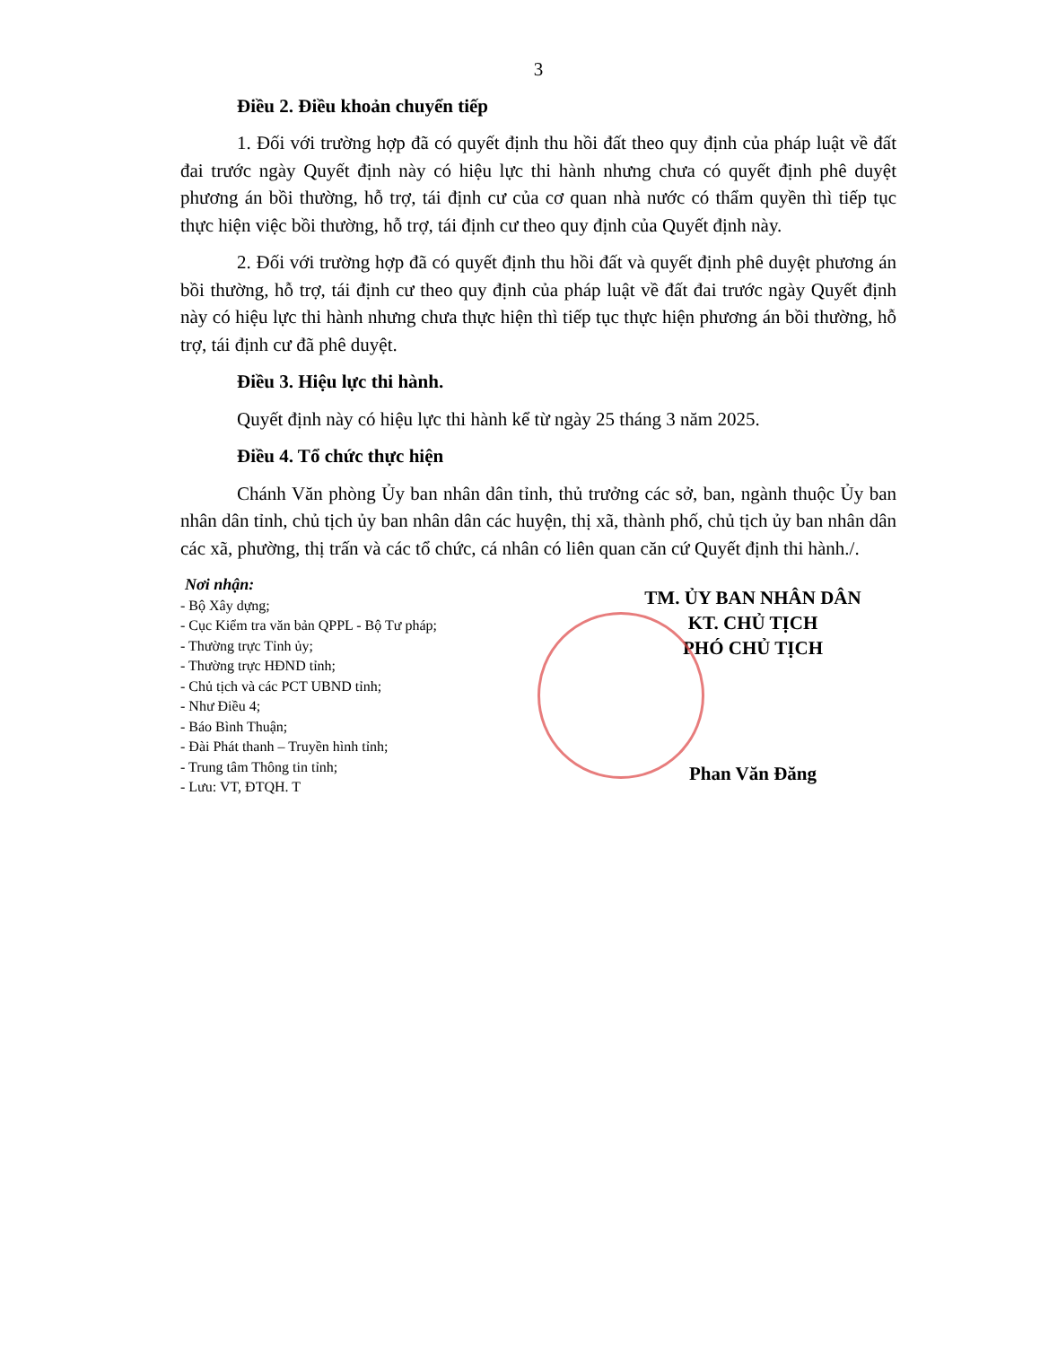3
Điều 2. Điều khoản chuyển tiếp
1. Đối với trường hợp đã có quyết định thu hồi đất theo quy định của pháp luật về đất đai trước ngày Quyết định này có hiệu lực thi hành nhưng chưa có quyết định phê duyệt phương án bồi thường, hỗ trợ, tái định cư của cơ quan nhà nước có thẩm quyền thì tiếp tục thực hiện việc bồi thường, hỗ trợ, tái định cư theo quy định của Quyết định này.
2. Đối với trường hợp đã có quyết định thu hồi đất và quyết định phê duyệt phương án bồi thường, hỗ trợ, tái định cư theo quy định của pháp luật về đất đai trước ngày Quyết định này có hiệu lực thi hành nhưng chưa thực hiện thì tiếp tục thực hiện phương án bồi thường, hỗ trợ, tái định cư đã phê duyệt.
Điều 3. Hiệu lực thi hành.
Quyết định này có hiệu lực thi hành kể từ ngày 25 tháng 3 năm 2025.
Điều 4. Tổ chức thực hiện
Chánh Văn phòng Ủy ban nhân dân tỉnh, thủ trưởng các sở, ban, ngành thuộc Ủy ban nhân dân tỉnh, chủ tịch ủy ban nhân dân các huyện, thị xã, thành phố, chủ tịch ủy ban nhân dân các xã, phường, thị trấn và các tổ chức, cá nhân có liên quan căn cứ Quyết định thi hành./.
Nơi nhận:
- Bộ Xây dựng;
- Cục Kiểm tra văn bản QPPL - Bộ Tư pháp;
- Thường trực Tỉnh ủy;
- Thường trực HĐND tỉnh;
- Chủ tịch và các PCT UBND tỉnh;
- Như Điều 4;
- Báo Bình Thuận;
- Đài Phát thanh – Truyền hình tỉnh;
- Trung tâm Thông tin tỉnh;
- Lưu: VT, ĐTQH. T
TM. ỦY BAN NHÂN DÂN
KT. CHỦ TỊCH
PHÓ CHỦ TỊCH
Phan Văn Đăng